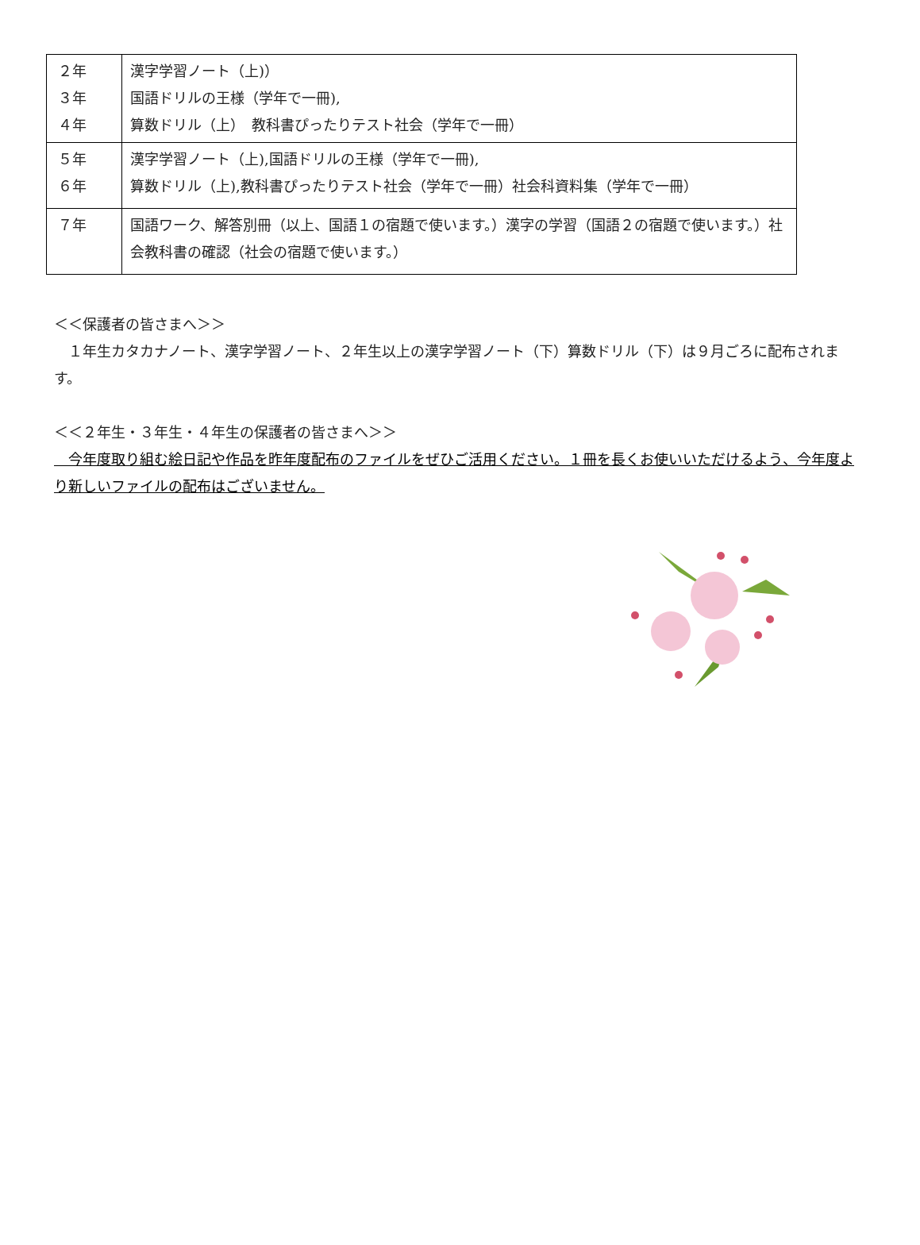| ２年 ３年 ４年 | 漢字学習ノート（上)） 国語ドリルの王様（学年で一冊), 算数ドリル（上） 教科書ぴったりテスト社会（学年で一冊） |
| ５年 ６年 | 漢字学習ノート（上),国語ドリルの王様（学年で一冊), 算数ドリル（上),教科書ぴったりテスト社会（学年で一冊）社会科資料集（学年で一冊） |
| ７年 | 国語ワーク、解答別冊（以上、国語１の宿題で使います。）漢字の学習（国語２の宿題で使います。）社会教科書の確認（社会の宿題で使います。） |
＜＜保護者の皆さまへ＞＞
　１年生カタカナノート、漢字学習ノート、２年生以上の漢字学習ノート（下）算数ドリル（下）は９月ごろに配布されます。
＜＜２年生・３年生・４年生の保護者の皆さまへ＞＞
　今年度取り組む絵日記や作品を昨年度配布のファイルをぜひご活用ください。１冊を長くお使いいただけるよう、今年度より新しいファイルの配布はございません。